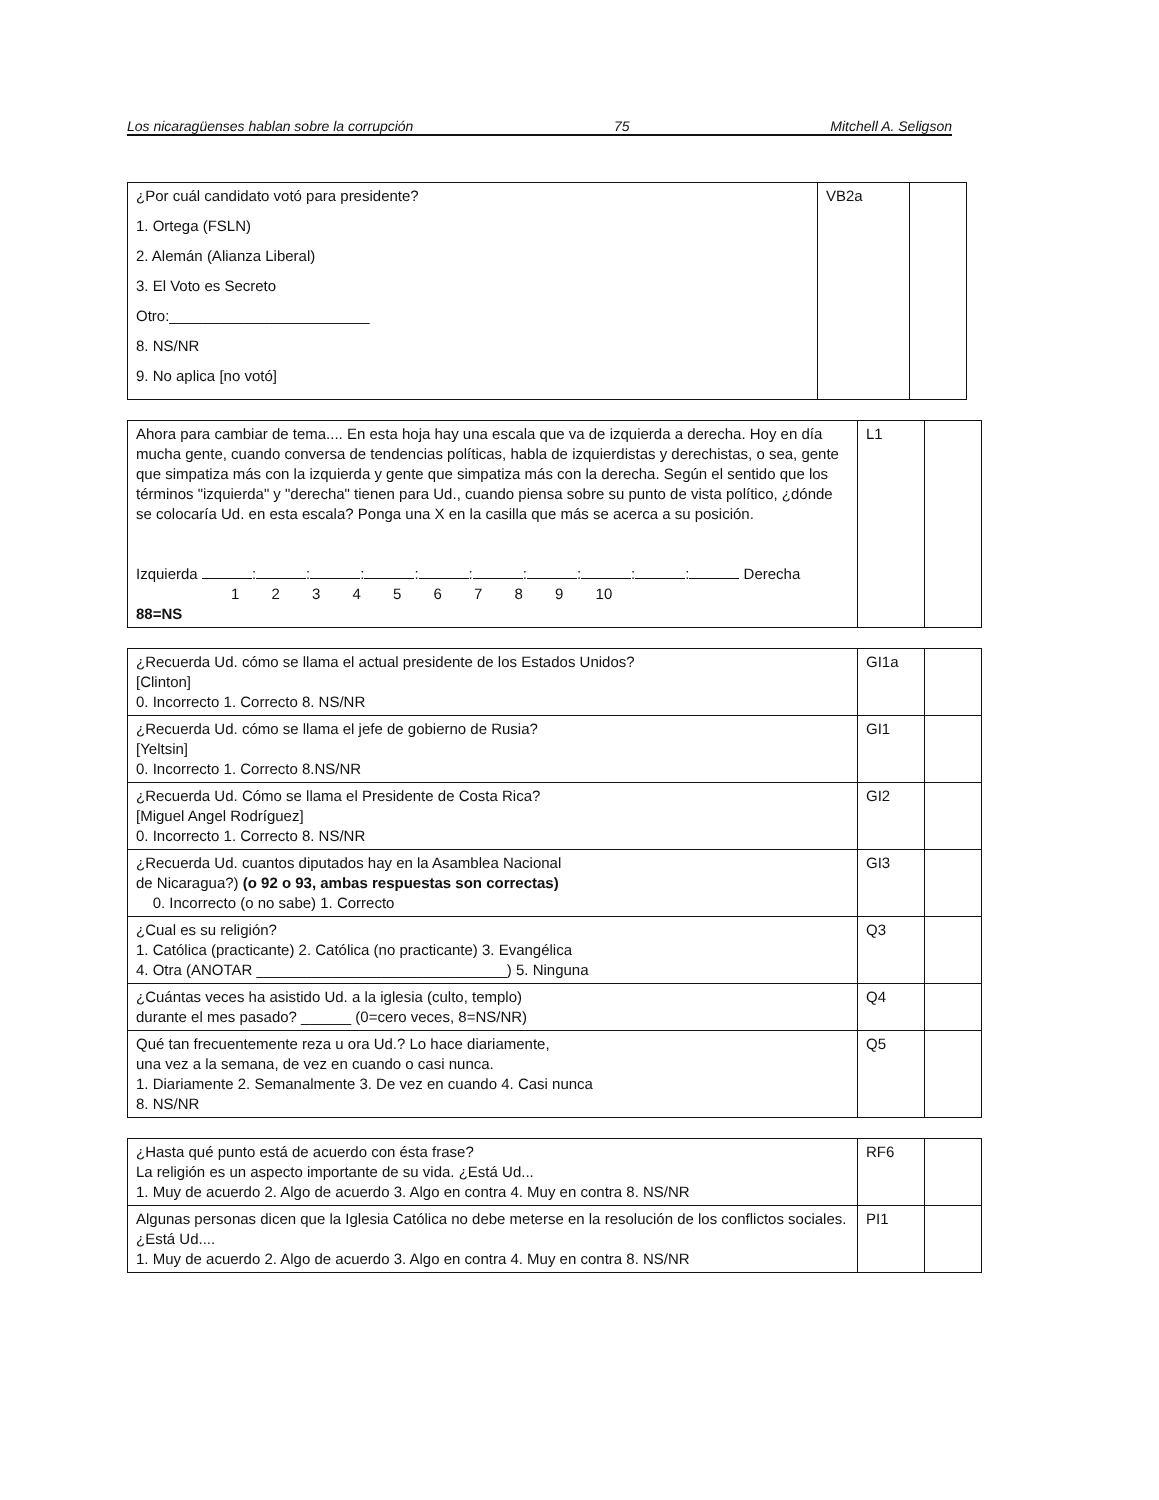Los nicaragüenses hablan sobre la corrupción 75 Mitchell A. Seligson
| ¿Por cuál candidato votó para presidente? 1. Ortega (FSLN) 2. Alemán (Alianza Liberal) 3. El Voto es Secreto Otro:________________________ 8. NS/NR 9. No aplica [no votó] | VB2a | |
| Ahora para cambiar de tema.... En esta hoja hay una escala que va de izquierda a derecha. Hoy en día mucha gente, cuando conversa de tendencias políticas, habla de izquierdistas y derechistas, o sea, gente que simpatiza más con la izquierda y gente que simpatiza más con la derecha. Según el sentido que los términos "izquierda" y "derecha" tienen para Ud., cuando piensa sobre su punto de vista político, ¿dónde se colocaría Ud. en esta escala? Ponga una X en la casilla que más se acerca a su posición. Izquierda : : : : : : : : : Derecha 1 2 3 4 5 6 7 8 9 10 88=NS | L1 | |
| ¿Recuerda Ud. cómo se llama el actual presidente de los Estados Unidos? [Clinton] 0. Incorrecto 1. Correcto 8. NS/NR | GI1a | |
| ¿Recuerda Ud. cómo se llama el jefe de gobierno de Rusia? [Yeltsin] 0. Incorrecto 1. Correcto 8.NS/NR | GI1 | |
| ¿Recuerda Ud. Cómo se llama el Presidente de Costa Rica? [Miguel Angel Rodríguez] 0. Incorrecto 1. Correcto 8. NS/NR | GI2 | |
| ¿Recuerda Ud. cuantos diputados hay en la Asamblea Nacional de Nicaragua?) (o 92 o 93, ambas respuestas son correctas) 0. Incorrecto (o no sabe) 1. Correcto | GI3 | |
| ¿Cual es su religión? 1. Católica (practicante) 2. Católica (no practicante) 3. Evangélica 4. Otra (ANOTAR ______________________________) 5. Ninguna | Q3 | |
| ¿Cuántas veces ha asistido Ud. a la iglesia (culto, templo) durante el mes pasado? ______ (0=cero veces, 8=NS/NR) | Q4 | |
| Qué tan frecuentemente reza u ora Ud.? Lo hace diariamente, una vez a la semana, de vez en cuando o casi nunca. 1. Diariamente 2. Semanalmente 3. De vez en cuando 4. Casi nunca 8. NS/NR | Q5 | |
| ¿Hasta qué punto está de acuerdo con ésta frase? La religión es un aspecto importante de su vida. ¿Está Ud... 1. Muy de acuerdo 2. Algo de acuerdo 3. Algo en contra 4. Muy en contra 8. NS/NR | RF6 | |
| Algunas personas dicen que la Iglesia Católica no debe meterse en la resolución de los conflictos sociales. ¿Está Ud.... 1. Muy de acuerdo 2. Algo de acuerdo 3. Algo en contra 4. Muy en contra 8. NS/NR | PI1 | |